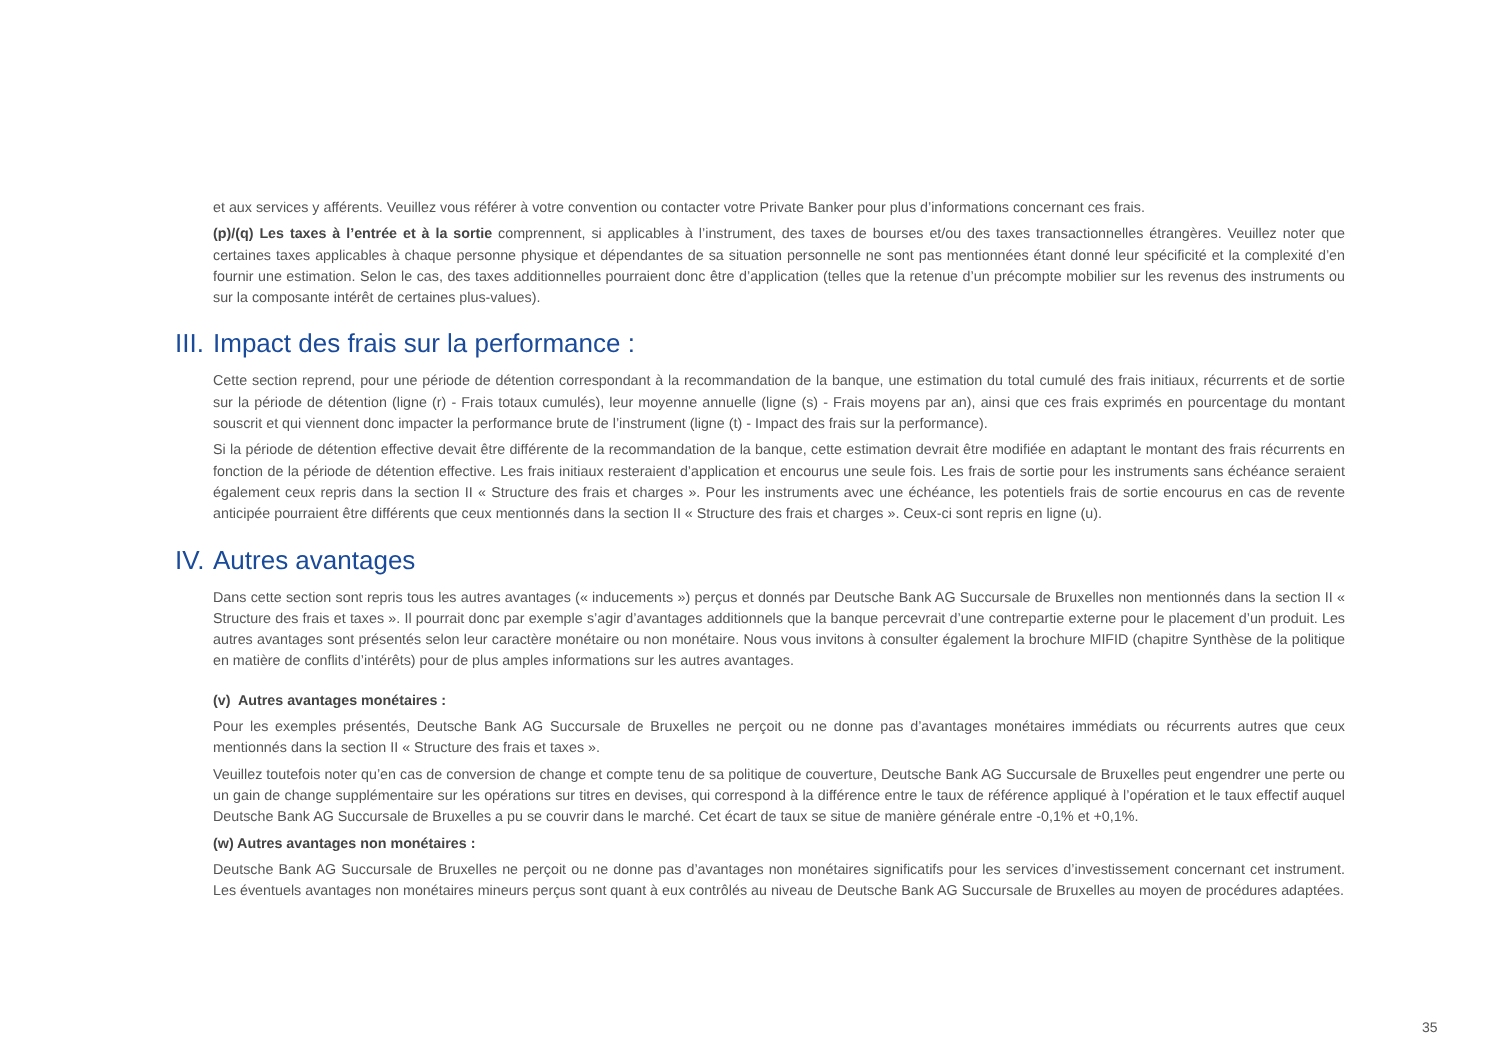et aux services y afférents. Veuillez vous référer à votre convention ou contacter votre Private Banker pour plus d’informations concernant ces frais.
(p)/(q) Les taxes à l’entrée et à la sortie comprennent, si applicables à l’instrument, des taxes de bourses et/ou des taxes transactionnelles étrangères. Veuillez noter que certaines taxes applicables à chaque personne physique et dépendantes de sa situation personnelle ne sont pas mentionnées étant donné leur spécificité et la complexité d’en fournir une estimation. Selon le cas, des taxes additionnelles pourraient donc être d’application (telles que la retenue d’un précompte mobilier sur les revenus des instruments ou sur la composante intérêt de certaines plus-values).
III. Impact des frais sur la performance :
Cette section reprend, pour une période de détention correspondant à la recommandation de la banque, une estimation du total cumulé des frais initiaux, récurrents et de sortie sur la période de détention (ligne (r) - Frais totaux cumulés), leur moyenne annuelle (ligne (s) - Frais moyens par an), ainsi que ces frais exprimés en pourcentage du montant souscrit et qui viennent donc impacter la performance brute de l’instrument (ligne (t) - Impact des frais sur la performance).
Si la période de détention effective devait être différente de la recommandation de la banque, cette estimation devrait être modifiée en adaptant le montant des frais récurrents en fonction de la période de détention effective. Les frais initiaux resteraient d’application et encourus une seule fois. Les frais de sortie pour les instruments sans échéance seraient également ceux repris dans la section II « Structure des frais et charges ». Pour les instruments avec une échéance, les potentiels frais de sortie encourus en cas de revente anticipée pourraient être différents que ceux mentionnés dans la section II « Structure des frais et charges ». Ceux-ci sont repris en ligne (u).
IV. Autres avantages
Dans cette section sont repris tous les autres avantages (« inducements ») perçus et donnés par Deutsche Bank AG Succursale de Bruxelles non mentionnés dans la section II « Structure des frais et taxes ». Il pourrait donc par exemple s’agir d’avantages additionnels que la banque percevrait d’une contrepartie externe pour le placement d’un produit. Les autres avantages sont présentés selon leur caractère monétaire ou non monétaire. Nous vous invitons à consulter également la brochure MIFID (chapitre Synthèse de la politique en matière de conflits d’intérêts) pour de plus amples informations sur les autres avantages.
(v) Autres avantages monétaires :
Pour les exemples présentés, Deutsche Bank AG Succursale de Bruxelles ne perçoit ou ne donne pas d’avantages monétaires immédiats ou récurrents autres que ceux mentionnés dans la section II « Structure des frais et taxes ».
Veuillez toutefois noter qu’en cas de conversion de change et compte tenu de sa politique de couverture, Deutsche Bank AG Succursale de Bruxelles peut engendrer une perte ou un gain de change supplémentaire sur les opérations sur titres en devises, qui correspond à la différence entre le taux de référence appliqué à l’opération et le taux effectif auquel Deutsche Bank AG Succursale de Bruxelles a pu se couvrir dans le marché. Cet écart de taux se situe de manière générale entre -0,1% et +0,1%.
(w) Autres avantages non monétaires :
Deutsche Bank AG Succursale de Bruxelles ne perçoit ou ne donne pas d’avantages non monétaires significatifs pour les services d’investissement concernant cet instrument. Les éventuels avantages non monétaires mineurs perçus sont quant à eux contrôlés au niveau de Deutsche Bank AG Succursale de Bruxelles au moyen de procédures adaptées.
35